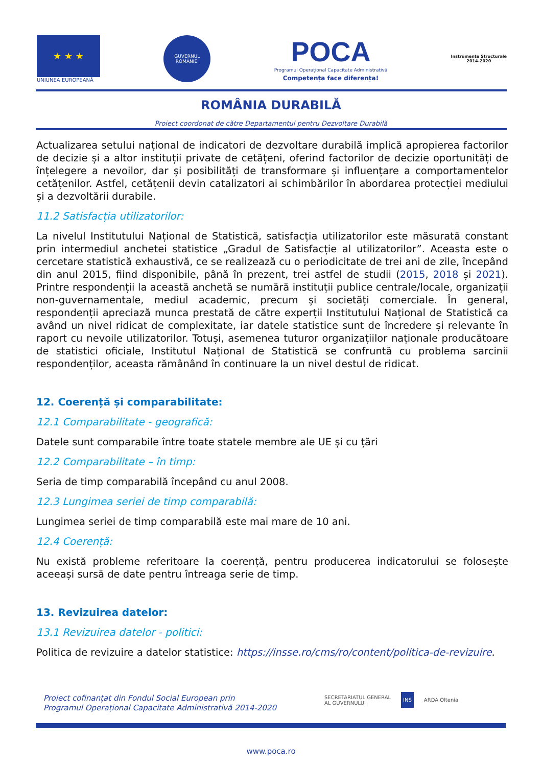★ ★ ★
UNIUNEA EUROPEANĂ
GUVERNUL
ROMÂNIEI
POCA
Programul Operațional Capacitate Administrativă
Competența face diferența!
Instrumente Structurale
2014-2020
ROMÂNIA DURABILĂ
Proiect coordonat de către Departamentul pentru Dezvoltare Durabilă
Actualizarea setului național de indicatori de dezvoltare durabilă implică apropierea factorilor de decizie și a altor instituții private de cetățeni, oferind factorilor de decizie oportunități de înțelegere a nevoilor, dar și posibilități de transformare și influențare a comportamentelor cetățenilor. Astfel, cetățenii devin catalizatori ai schimbărilor în abordarea protecției mediului și a dezvoltării durabile.
11.2 Satisfacția utilizatorilor:
La nivelul Institutului Național de Statistică, satisfacția utilizatorilor este măsurată constant prin intermediul anchetei statistice „Gradul de Satisfacție al utilizatorilor”. Aceasta este o cercetare statistică exhaustivă, ce se realizează cu o periodicitate de trei ani de zile, începând din anul 2015, fiind disponibile, până în prezent, trei astfel de studii (2015, 2018 și 2021). Printre respondenții la această anchetă se numără instituții publice centrale/locale, organizații non-guvernamentale, mediul academic, precum și societăți comerciale. În general, respondenții apreciază munca prestată de către experții Institutului Național de Statistică ca având un nivel ridicat de complexitate, iar datele statistice sunt de încredere și relevante în raport cu nevoile utilizatorilor. Totuși, asemenea tuturor organizațiilor naționale producătoare de statistici oficiale, Institutul Național de Statistică se confruntă cu problema sarcinii respondenților, aceasta rămânând în continuare la un nivel destul de ridicat.
12. Coerență și comparabilitate:
12.1 Comparabilitate - geografică:
Datele sunt comparabile între toate statele membre ale UE și cu țări
12.2 Comparabilitate – în timp:
Seria de timp comparabilă începând cu anul 2008.
12.3 Lungimea seriei de timp comparabilă:
Lungimea seriei de timp comparabilă este mai mare de 10 ani.
12.4 Coerență:
Nu există probleme referitoare la coerență, pentru producerea indicatorului se folosește aceeași sursă de date pentru întreaga serie de timp.
13. Revizuirea datelor:
13.1 Revizuirea datelor - politici:
Politica de revizuire a datelor statistice: https://insse.ro/cms/ro/content/politica-de-revizuire.
Proiect cofinanțat din Fondul Social European prin
Programul Operațional Capacitate Administrativă 2014-2020
SECRETARIATUL GENERAL
AL GUVERNULUI INS ARDA Oltenia
www.poca.ro